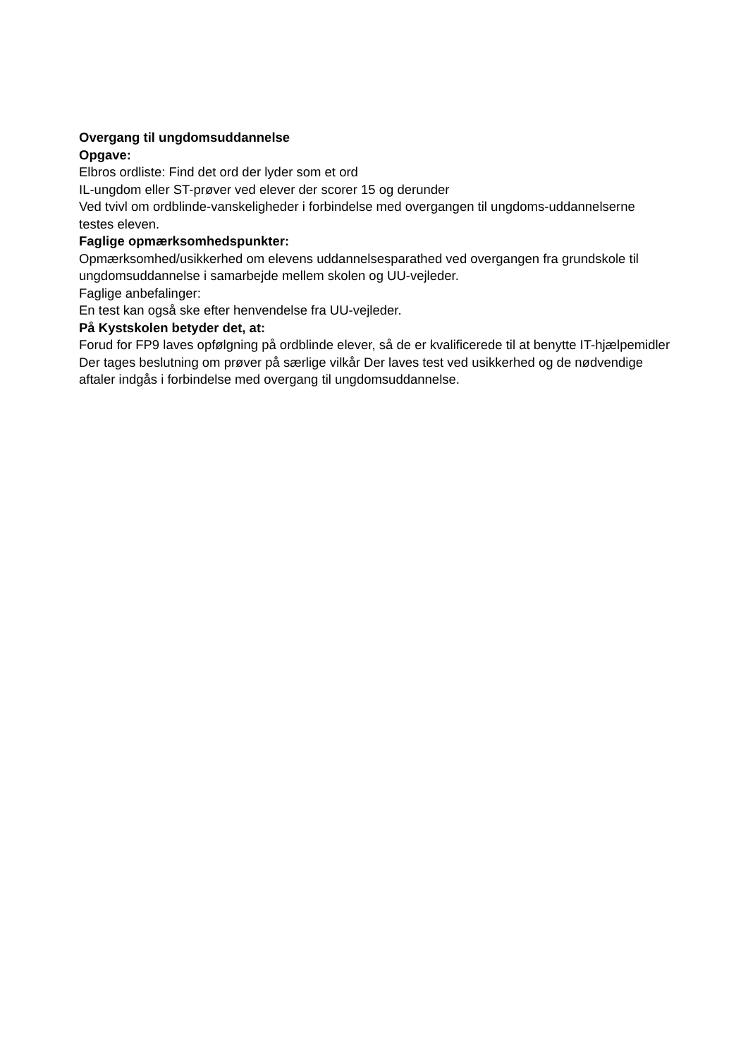Overgang til ungdomsuddannelse
Opgave:
Elbros ordliste: Find det ord der lyder som et ord
IL-ungdom eller ST-prøver ved elever der scorer 15 og derunder
Ved tvivl om ordblinde-vanskeligheder i forbindelse med overgangen til ungdoms-uddannelserne testes eleven.
Faglige opmærksomhedspunkter:
Opmærksomhed/usikkerhed om elevens uddannelsesparathed ved overgangen fra grundskole til ungdomsuddannelse i samarbejde mellem skolen og UU-vejleder.
Faglige anbefalinger:
En test kan også ske efter henvendelse fra UU-vejleder.
På Kystskolen betyder det, at:
Forud for FP9 laves opfølgning på ordblinde elever, så de er kvalificerede til at benytte IT-hjælpemidler Der tages beslutning om prøver på særlige vilkår Der laves test ved usikkerhed og de nødvendige aftaler indgås i forbindelse med overgang til ungdomsuddannelse.